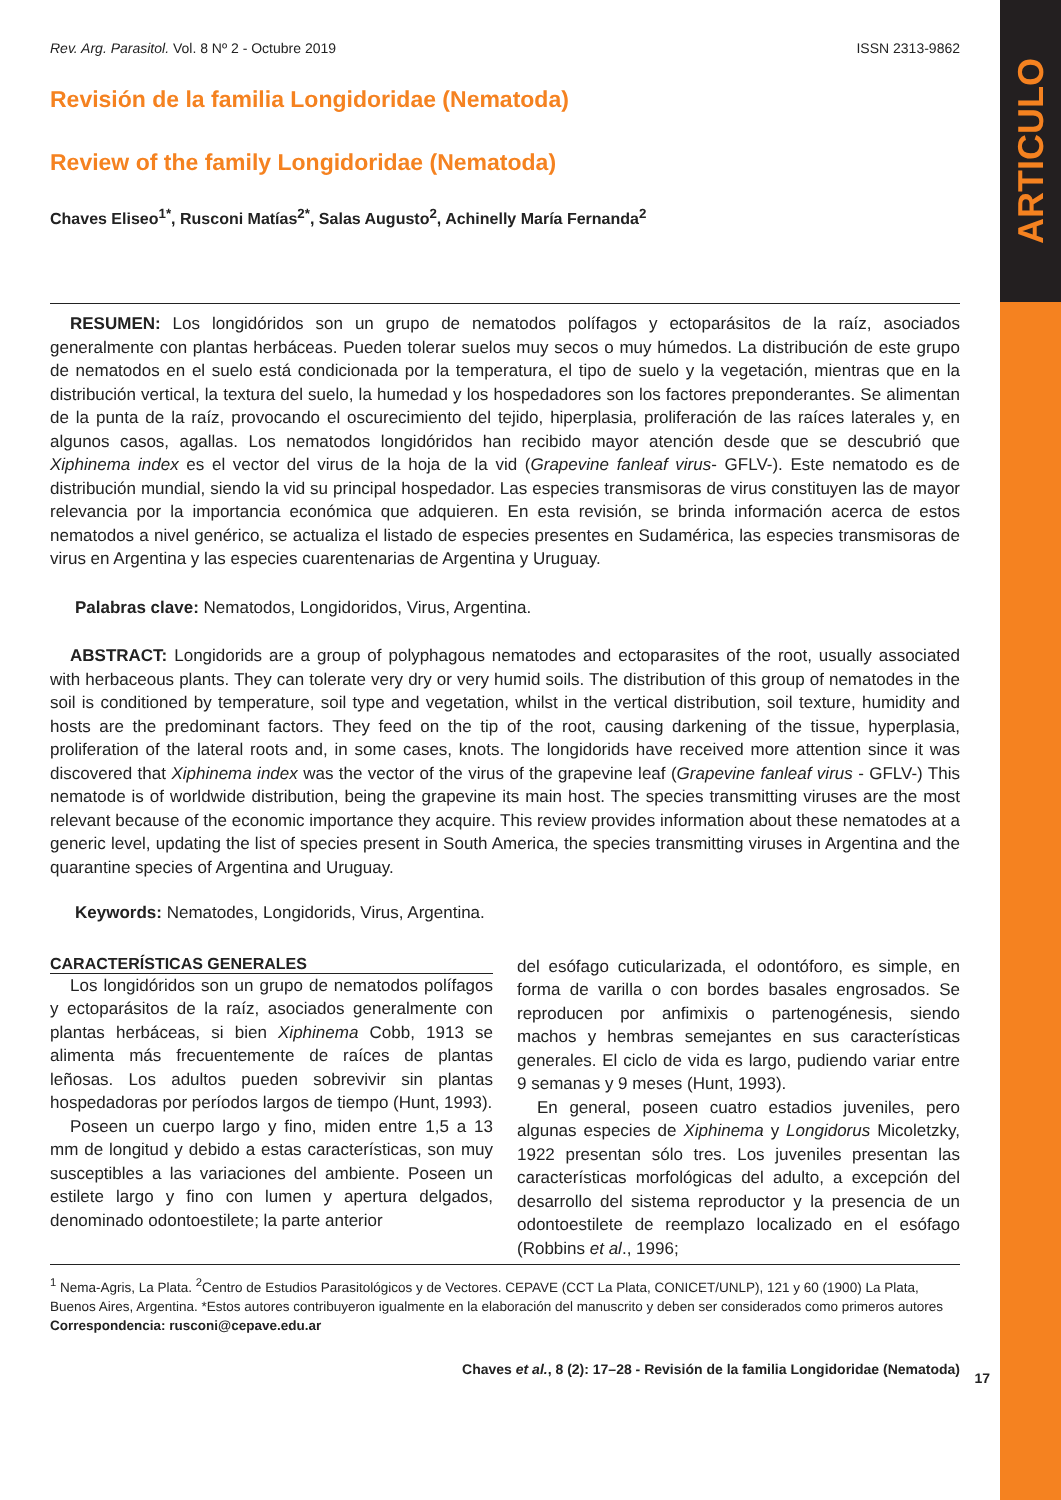ARTICULO
Rev. Arg. Parasitol. Vol. 8 Nº 2 - Octubre 2019 ISSN 2313-9862
Revisión de la familia Longidoridae (Nematoda)
Review of the family Longidoridae (Nematoda)
Chaves Eliseo<sup>1*</sup>, Rusconi Matías<sup>2*</sup>, Salas Augusto<sup>2</sup>, Achinelly María Fernanda<sup>2</sup>
RESUMEN: Los longidóridos son un grupo de nematodos polífagos y ectoparásitos de la raíz, asociados generalmente con plantas herbáceas. Pueden tolerar suelos muy secos o muy húmedos. La distribución de este grupo de nematodos en el suelo está condicionada por la temperatura, el tipo de suelo y la vegetación, mientras que en la distribución vertical, la textura del suelo, la humedad y los hospedadores son los factores preponderantes. Se alimentan de la punta de la raíz, provocando el oscurecimiento del tejido, hiperplasia, proliferación de las raíces laterales y, en algunos casos, agallas. Los nematodos longidóridos han recibido mayor atención desde que se descubrió que Xiphinema index es el vector del virus de la hoja de la vid (Grapevine fanleaf virus- GFLV-). Este nematodo es de distribución mundial, siendo la vid su principal hospedador. Las especies transmisoras de virus constituyen las de mayor relevancia por la importancia económica que adquieren. En esta revisión, se brinda información acerca de estos nematodos a nivel genérico, se actualiza el listado de especies presentes en Sudamérica, las especies transmisoras de virus en Argentina y las especies cuarentenarias de Argentina y Uruguay.
Palabras clave: Nematodos, Longidoridos, Virus, Argentina.
ABSTRACT: Longidorids are a group of polyphagous nematodes and ectoparasites of the root, usually associated with herbaceous plants. They can tolerate very dry or very humid soils. The distribution of this group of nematodes in the soil is conditioned by temperature, soil type and vegetation, whilst in the vertical distribution, soil texture, humidity and hosts are the predominant factors. They feed on the tip of the root, causing darkening of the tissue, hyperplasia, proliferation of the lateral roots and, in some cases, knots. The longidorids have received more attention since it was discovered that Xiphinema index was the vector of the virus of the grapevine leaf (Grapevine fanleaf virus - GFLV-) This nematode is of worldwide distribution, being the grapevine its main host. The species transmitting viruses are the most relevant because of the economic importance they acquire. This review provides information about these nematodes at a generic level, updating the list of species present in South America, the species transmitting viruses in Argentina and the quarantine species of Argentina and Uruguay.
Keywords: Nematodes, Longidorids, Virus, Argentina.
CARACTERÍSTICAS GENERALES
Los longidóridos son un grupo de nematodos polífagos y ectoparásitos de la raíz, asociados generalmente con plantas herbáceas, si bien Xiphinema Cobb, 1913 se alimenta más frecuentemente de raíces de plantas leñosas. Los adultos pueden sobrevivir sin plantas hospedadoras por períodos largos de tiempo (Hunt, 1993).
Poseen un cuerpo largo y fino, miden entre 1,5 a 13 mm de longitud y debido a estas características, son muy susceptibles a las variaciones del ambiente. Poseen un estilete largo y fino con lumen y apertura delgados, denominado odontoestilete; la parte anterior
del esófago cuticularizada, el odontóforo, es simple, en forma de varilla o con bordes basales engrosados. Se reproducen por anfimixis o partenogénesis, siendo machos y hembras semejantes en sus características generales. El ciclo de vida es largo, pudiendo variar entre 9 semanas y 9 meses (Hunt, 1993).
En general, poseen cuatro estadios juveniles, pero algunas especies de Xiphinema y Longidorus Micoletzky, 1922 presentan sólo tres. Los juveniles presentan las características morfológicas del adulto, a excepción del desarrollo del sistema reproductor y la presencia de un odontoestilete de reemplazo localizado en el esófago (Robbins et al., 1996;
<sup>1</sup> Nema-Agris, La Plata. <sup>2</sup>Centro de Estudios Parasitológicos y de Vectores. CEPAVE (CCT La Plata, CONICET/UNLP), 121 y 60 (1900) La Plata, Buenos Aires, Argentina. *Estos autores contribuyeron igualmente en la elaboración del manuscrito y deben ser considerados como primeros autores
Correspondencia: rusconi@cepave.edu.ar
Chaves et al., 8 (2): 17–28 - Revisión de la familia Longidoridae (Nematoda)
17